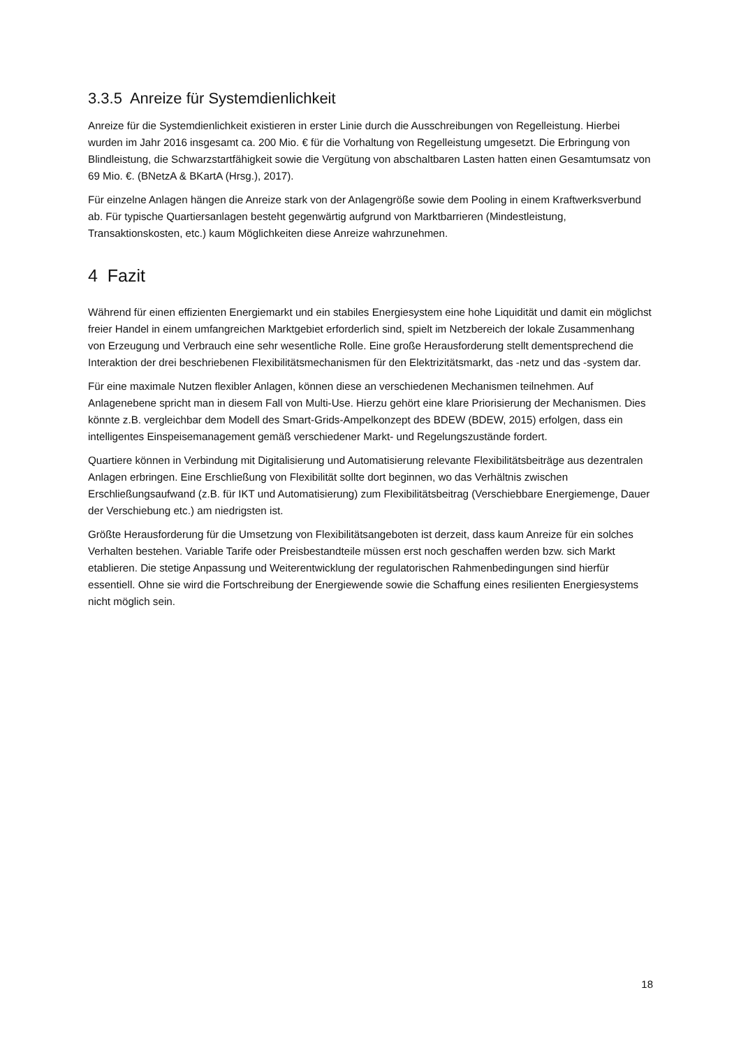3.3.5 Anreize für Systemdienlichkeit
Anreize für die Systemdienlichkeit existieren in erster Linie durch die Ausschreibungen von Regelleistung. Hierbei wurden im Jahr 2016 insgesamt ca. 200 Mio. € für die Vorhaltung von Regelleistung umgesetzt. Die Erbringung von Blindleistung, die Schwarzstartfähigkeit sowie die Vergütung von abschaltbaren Lasten hatten einen Gesamtumsatz von 69 Mio. €. (BNetzA & BKartA (Hrsg.), 2017).
Für einzelne Anlagen hängen die Anreize stark von der Anlagengröße sowie dem Pooling in einem Kraftwerksverbund ab. Für typische Quartiersanlagen besteht gegenwärtig aufgrund von Marktbarrieren (Mindestleistung, Transaktionskosten, etc.) kaum Möglichkeiten diese Anreize wahrzunehmen.
4 Fazit
Während für einen effizienten Energiemarkt und ein stabiles Energiesystem eine hohe Liquidität und damit ein möglichst freier Handel in einem umfangreichen Marktgebiet erforderlich sind, spielt im Netzbereich der lokale Zusammenhang von Erzeugung und Verbrauch eine sehr wesentliche Rolle. Eine große Herausforderung stellt dementsprechend die Interaktion der drei beschriebenen Flexibilitätsmechanismen für den Elektrizitätsmarkt, das -netz und das -system dar.
Für eine maximale Nutzen flexibler Anlagen, können diese an verschiedenen Mechanismen teilnehmen. Auf Anlagenebene spricht man in diesem Fall von Multi-Use. Hierzu gehört eine klare Priorisierung der Mechanismen. Dies könnte z.B. vergleichbar dem Modell des Smart-Grids-Ampelkonzept des BDEW (BDEW, 2015) erfolgen, dass ein intelligentes Einspeisemanagement gemäß verschiedener Markt- und Regelungszustände fordert.
Quartiere können in Verbindung mit Digitalisierung und Automatisierung relevante Flexibilitätsbeiträge aus dezentralen Anlagen erbringen. Eine Erschließung von Flexibilität sollte dort beginnen, wo das Verhältnis zwischen Erschließungsaufwand (z.B. für IKT und Automatisierung) zum Flexibilitätsbeitrag (Verschiebbare Energiemenge, Dauer der Verschiebung etc.) am niedrigsten ist.
Größte Herausforderung für die Umsetzung von Flexibilitätsangeboten ist derzeit, dass kaum Anreize für ein solches Verhalten bestehen. Variable Tarife oder Preisbestandteile müssen erst noch geschaffen werden bzw. sich Markt etablieren. Die stetige Anpassung und Weiterentwicklung der regulatorischen Rahmenbedingungen sind hierfür essentiell. Ohne sie wird die Fortschreibung der Energiewende sowie die Schaffung eines resilienten Energiesystems nicht möglich sein.
18